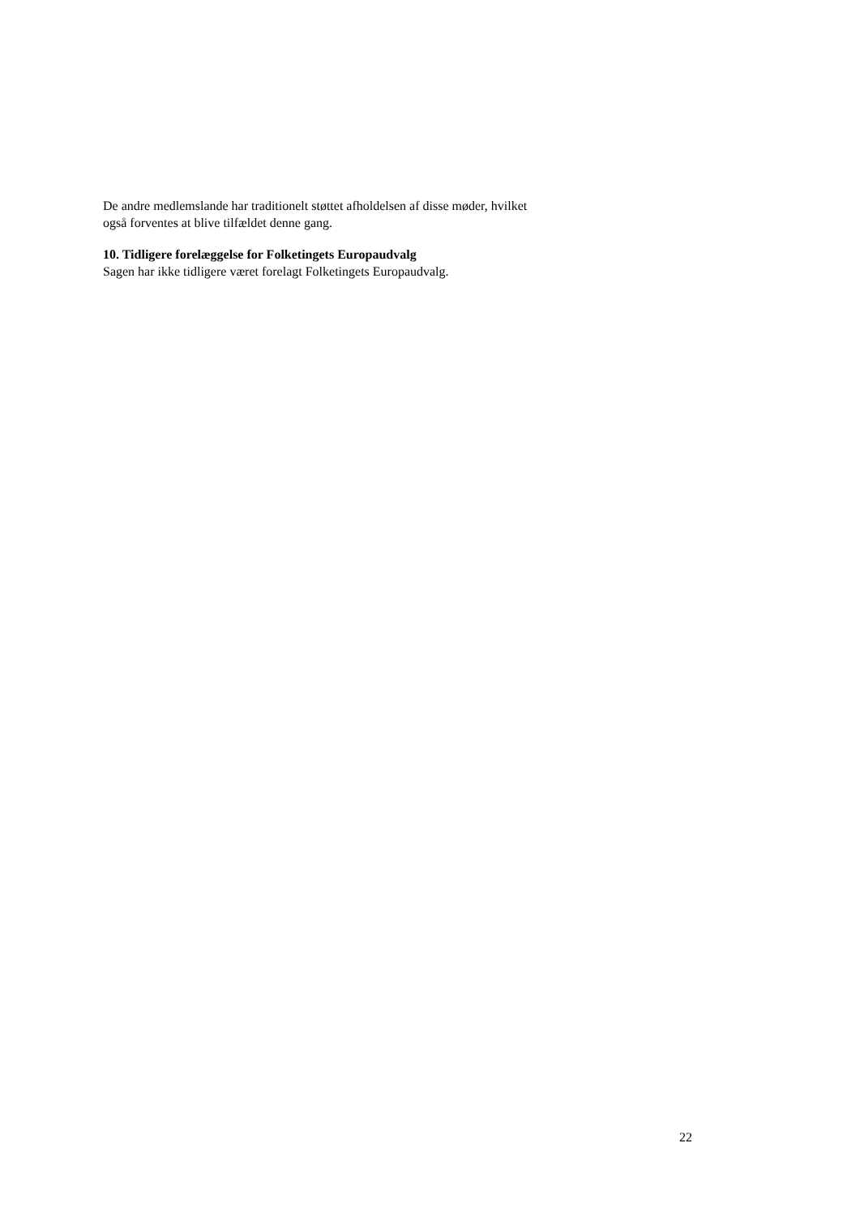De andre medlemslande har traditionelt støttet afholdelsen af disse møder, hvilket
også forventes at blive tilfældet denne gang.
10. Tidligere forelæggelse for Folketingets Europaudvalg
Sagen har ikke tidligere været forelagt Folketingets Europaudvalg.
22